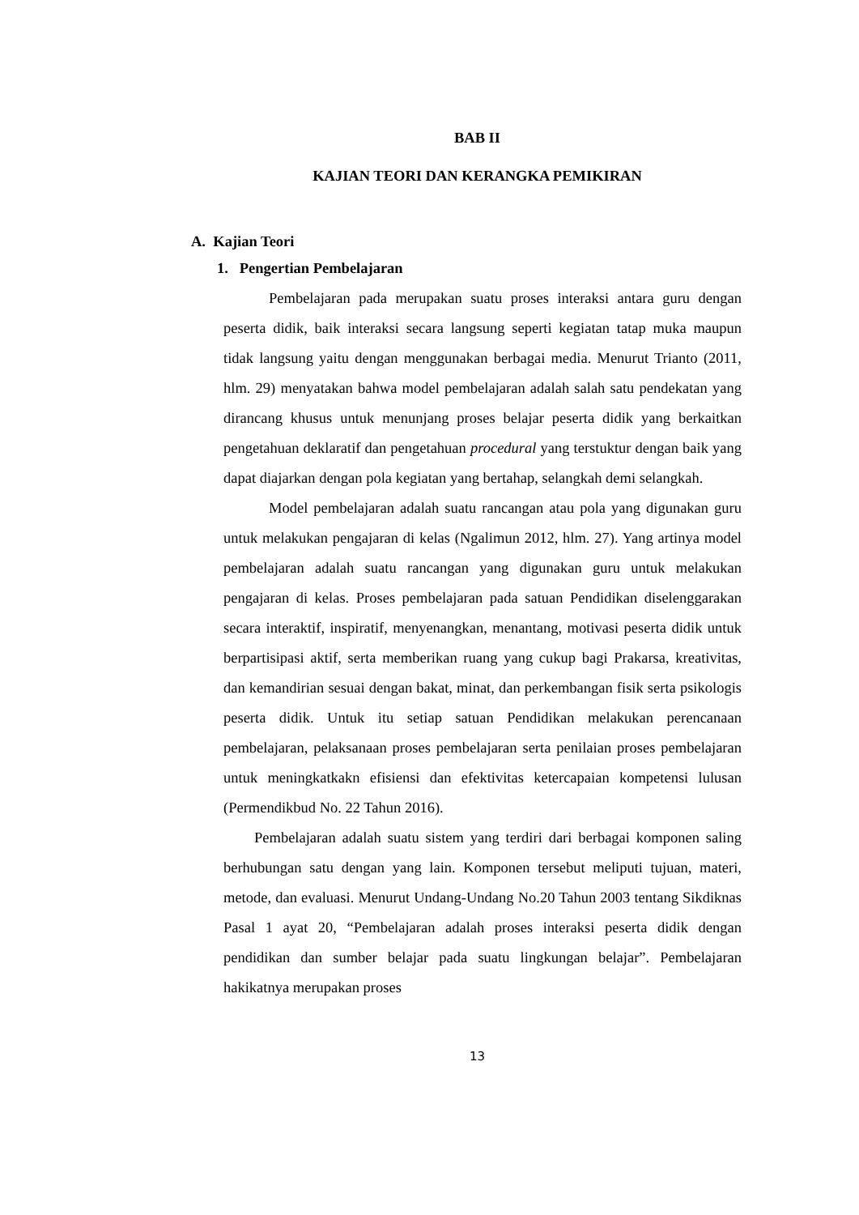BAB II
KAJIAN TEORI DAN KERANGKA PEMIKIRAN
A. Kajian Teori
1. Pengertian Pembelajaran
Pembelajaran pada merupakan suatu proses interaksi antara guru dengan peserta didik, baik interaksi secara langsung seperti kegiatan tatap muka maupun tidak langsung yaitu dengan menggunakan berbagai media. Menurut Trianto (2011, hlm. 29) menyatakan bahwa model pembelajaran adalah salah satu pendekatan yang dirancang khusus untuk menunjang proses belajar peserta didik yang berkaitkan pengetahuan deklaratif dan pengetahuan procedural yang terstuktur dengan baik yang dapat diajarkan dengan pola kegiatan yang bertahap, selangkah demi selangkah.
Model pembelajaran adalah suatu rancangan atau pola yang digunakan guru untuk melakukan pengajaran di kelas (Ngalimun 2012, hlm. 27). Yang artinya model pembelajaran adalah suatu rancangan yang digunakan guru untuk melakukan pengajaran di kelas. Proses pembelajaran pada satuan Pendidikan diselenggarakan secara interaktif, inspiratif, menyenangkan, menantang, motivasi peserta didik untuk berpartisipasi aktif, serta memberikan ruang yang cukup bagi Prakarsa, kreativitas, dan kemandirian sesuai dengan bakat, minat, dan perkembangan fisik serta psikologis peserta didik. Untuk itu setiap satuan Pendidikan melakukan perencanaan pembelajaran, pelaksanaan proses pembelajaran serta penilaian proses pembelajaran untuk meningkatkakn efisiensi dan efektivitas ketercapaian kompetensi lulusan (Permendikbud No. 22 Tahun 2016).
Pembelajaran adalah suatu sistem yang terdiri dari berbagai komponen saling berhubungan satu dengan yang lain. Komponen tersebut meliputi tujuan, materi, metode, dan evaluasi. Menurut Undang-Undang No.20 Tahun 2003 tentang Sikdiknas Pasal 1 ayat 20, “Pembelajaran adalah proses interaksi peserta didik dengan pendidikan dan sumber belajar pada suatu lingkungan belajar”. Pembelajaran hakikatnya merupakan proses
13